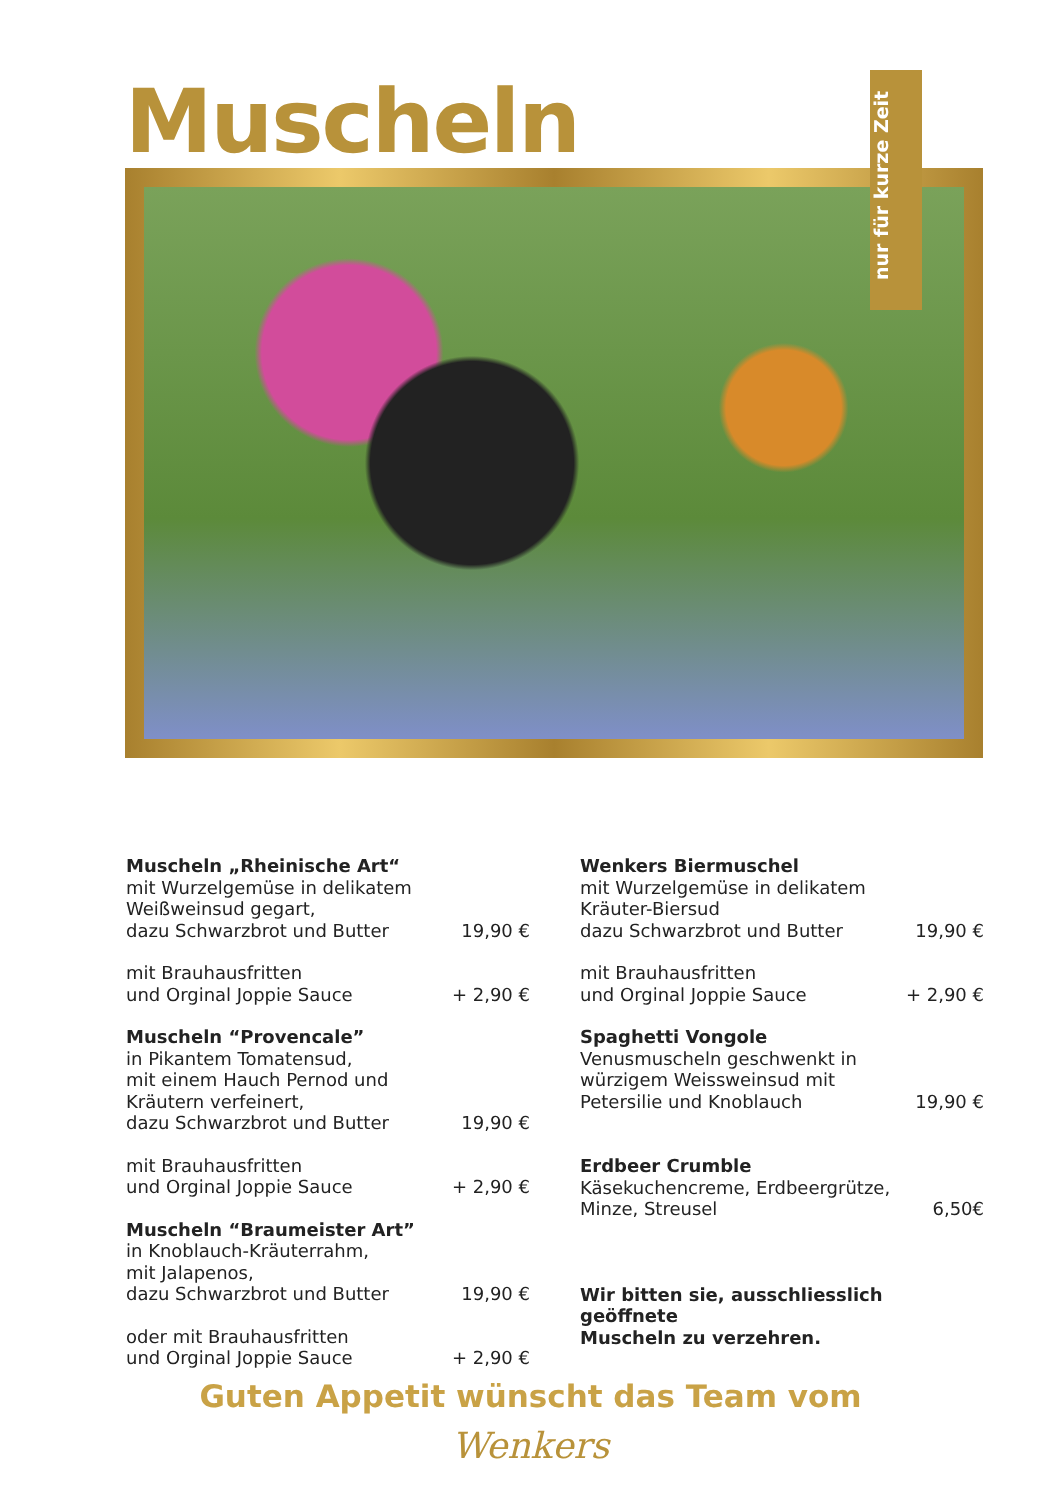Muscheln
nur für kurze Zeit
Muscheln „Rheinische Art“
mit Wurzelgemüse in delikatem
Weißweinsud gegart,
dazu Schwarzbrot und Butter
19,90 €
mit Brauhausfritten
und Orginal Joppie Sauce
+ 2,90 €
Muscheln “Provencale”
in Pikantem Tomatensud,
mit einem Hauch Pernod und
Kräutern verfeinert,
dazu Schwarzbrot und Butter
19,90 €
mit Brauhausfritten
und Orginal Joppie Sauce
+ 2,90 €
Muscheln “Braumeister Art”
in Knoblauch-Kräuterrahm,
mit Jalapenos,
dazu Schwarzbrot und Butter
19,90 €
oder mit Brauhausfritten
und Orginal Joppie Sauce
+ 2,90 €
Wenkers Biermuschel
mit Wurzelgemüse in delikatem
Kräuter-Biersud
dazu Schwarzbrot und Butter
19,90 €
mit Brauhausfritten
und Orginal Joppie Sauce
+ 2,90 €
Spaghetti Vongole
Venusmuscheln geschwenkt in
würzigem Weissweinsud mit
Petersilie und Knoblauch
19,90 €
Erdbeer Crumble
Käsekuchencreme, Erdbeergrütze,
Minze, Streusel
6,50€
Wir bitten sie, ausschliesslich geöffnete
Muscheln zu verzehren.
Guten Appetit wünscht das Team vom
Wenkers